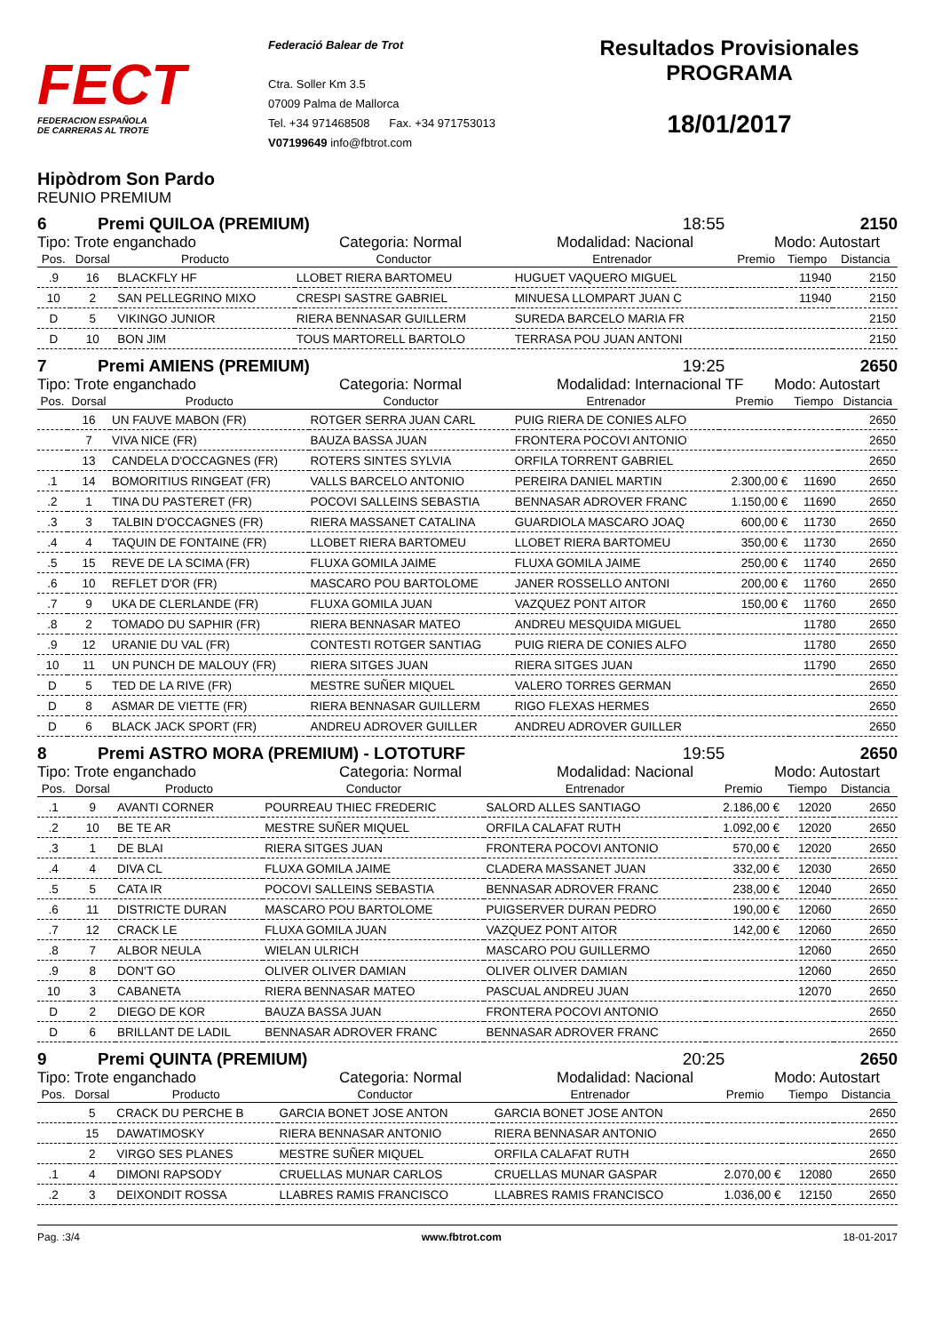FECT
FEDERACION ESPAÑOLA
DE CARRERAS AL TROTE
Federació Balear de Trot
Ctra. Soller Km 3.5
07009 Palma de Mallorca
Tel. +34 971468508 Fax. +34 971753013
V07199649 info@fbtrot.com
Resultados Provisionales
PROGRAMA
18/01/2017
Hipòdrom Son Pardo
REUNIO PREMIUM
6 Premi QUILOA (PREMIUM) 18:55 2150
Tipo: Trote enganchado Categoria: Normal Modalidad: Nacional Modo: Autostart
| Pos. | Dorsal | Producto | Conductor | Entrenador | Premio | Tiempo | Distancia |
| --- | --- | --- | --- | --- | --- | --- | --- |
| .9 | 16 | BLACKFLY HF | LLOBET RIERA BARTOMEU | HUGUET VAQUERO MIGUEL | | 11940 | 2150 |
| 10 | 2 | SAN PELLEGRINO MIXO | CRESPI SASTRE GABRIEL | MINUESA LLOMPART JUAN C | | 11940 | 2150 |
| D | 5 | VIKINGO JUNIOR | RIERA BENNASAR GUILLERM | SUREDA BARCELO MARIA FR | | | 2150 |
| D | 10 | BON JIM | TOUS MARTORELL BARTOLO | TERRASA POU JUAN ANTONI | | | 2150 |
7 Premi AMIENS (PREMIUM) 19:25 2650
Tipo: Trote enganchado Categoria: Normal Modalidad: Internacional TF Modo: Autostart
| Pos. | Dorsal | Producto | Conductor | Entrenador | Premio | Tiempo | Distancia |
| --- | --- | --- | --- | --- | --- | --- | --- |
| | 16 | UN FAUVE MABON (FR) | ROTGER SERRA JUAN CARL | PUIG RIERA DE CONIES ALFO | | | 2650 |
| | 7 | VIVA NICE (FR) | BAUZA BASSA JUAN | FRONTERA POCOVI ANTONIO | | | 2650 |
| | 13 | CANDELA D'OCCAGNES (FR) | ROTERS SINTES SYLVIA | ORFILA TORRENT GABRIEL | | | 2650 |
| .1 | 14 | BOMORITIUS RINGEAT (FR) | VALLS BARCELO ANTONIO | PEREIRA DANIEL MARTIN | 2.300,00 € | 11690 | 2650 |
| .2 | 1 | TINA DU PASTERET (FR) | POCOVI SALLEINS SEBASTIA | BENNASAR ADROVER FRANC | 1.150,00 € | 11690 | 2650 |
| .3 | 3 | TALBIN D'OCCAGNES (FR) | RIERA MASSANET CATALINA | GUARDIOLA MASCARO JOAQ | 600,00 € | 11730 | 2650 |
| .4 | 4 | TAQUIN DE FONTAINE (FR) | LLOBET RIERA BARTOMEU | LLOBET RIERA BARTOMEU | 350,00 € | 11730 | 2650 |
| .5 | 15 | REVE DE LA SCIMA (FR) | FLUXA GOMILA JAIME | FLUXA GOMILA JAIME | 250,00 € | 11740 | 2650 |
| .6 | 10 | REFLET D'OR (FR) | MASCARO POU BARTOLOME | JANER ROSSELLO ANTONI | 200,00 € | 11760 | 2650 |
| .7 | 9 | UKA DE CLERLANDE (FR) | FLUXA GOMILA JUAN | VAZQUEZ PONT AITOR | 150,00 € | 11760 | 2650 |
| .8 | 2 | TOMADO DU SAPHIR (FR) | RIERA BENNASAR MATEO | ANDREU MESQUIDA MIGUEL | | 11780 | 2650 |
| .9 | 12 | URANIE DU VAL (FR) | CONTESTI ROTGER SANTIAG | PUIG RIERA DE CONIES ALFO | | 11780 | 2650 |
| 10 | 11 | UN PUNCH DE MALOUY (FR) | RIERA SITGES JUAN | RIERA SITGES JUAN | | 11790 | 2650 |
| D | 5 | TED DE LA RIVE (FR) | MESTRE SUÑER MIQUEL | VALERO TORRES GERMAN | | | 2650 |
| D | 8 | ASMAR DE VIETTE (FR) | RIERA BENNASAR GUILLERM | RIGO FLEXAS HERMES | | | 2650 |
| D | 6 | BLACK JACK SPORT (FR) | ANDREU ADROVER GUILLER | ANDREU ADROVER GUILLER | | | 2650 |
8 Premi ASTRO MORA (PREMIUM) - LOTOTURF 19:55 2650
Tipo: Trote enganchado Categoria: Normal Modalidad: Nacional Modo: Autostart
| Pos. | Dorsal | Producto | Conductor | Entrenador | Premio | Tiempo | Distancia |
| --- | --- | --- | --- | --- | --- | --- | --- |
| .1 | 9 | AVANTI CORNER | POURREAU THIEC FREDERIC | SALORD ALLES SANTIAGO | 2.186,00 € | 12020 | 2650 |
| .2 | 10 | BE TE AR | MESTRE SUÑER MIQUEL | ORFILA CALAFAT RUTH | 1.092,00 € | 12020 | 2650 |
| .3 | 1 | DE BLAI | RIERA SITGES JUAN | FRONTERA POCOVI ANTONIO | 570,00 € | 12020 | 2650 |
| .4 | 4 | DIVA CL | FLUXA GOMILA JAIME | CLADERA MASSANET JUAN | 332,00 € | 12030 | 2650 |
| .5 | 5 | CATA IR | POCOVI SALLEINS SEBASTIA | BENNASAR ADROVER FRANC | 238,00 € | 12040 | 2650 |
| .6 | 11 | DISTRICTE DURAN | MASCARO POU BARTOLOME | PUIGSERVER DURAN PEDRO | 190,00 € | 12060 | 2650 |
| .7 | 12 | CRACK LE | FLUXA GOMILA JUAN | VAZQUEZ PONT AITOR | 142,00 € | 12060 | 2650 |
| .8 | 7 | ALBOR NEULA | WIELAN ULRICH | MASCARO POU GUILLERMO | | 12060 | 2650 |
| .9 | 8 | DON'T GO | OLIVER OLIVER DAMIAN | OLIVER OLIVER DAMIAN | | 12060 | 2650 |
| 10 | 3 | CABANETA | RIERA BENNASAR MATEO | PASCUAL ANDREU JUAN | | 12070 | 2650 |
| D | 2 | DIEGO DE KOR | BAUZA BASSA JUAN | FRONTERA POCOVI ANTONIO | | | 2650 |
| D | 6 | BRILLANT DE LADIL | BENNASAR ADROVER FRANC | BENNASAR ADROVER FRANC | | | 2650 |
9 Premi QUINTA (PREMIUM) 20:25 2650
Tipo: Trote enganchado Categoria: Normal Modalidad: Nacional Modo: Autostart
| Pos. | Dorsal | Producto | Conductor | Entrenador | Premio | Tiempo | Distancia |
| --- | --- | --- | --- | --- | --- | --- | --- |
| | 5 | CRACK DU PERCHE B | GARCIA BONET JOSE ANTON | GARCIA BONET JOSE ANTON | | | 2650 |
| | 15 | DAWATIMOSKY | RIERA BENNASAR ANTONIO | RIERA BENNASAR ANTONIO | | | 2650 |
| | 2 | VIRGO SES PLANES | MESTRE SUÑER MIQUEL | ORFILA CALAFAT RUTH | | | 2650 |
| .1 | 4 | DIMONI RAPSODY | CRUELLAS MUNAR CARLOS | CRUELLAS MUNAR GASPAR | 2.070,00 € | 12080 | 2650 |
| .2 | 3 | DEIXONDIT ROSSA | LLABRES RAMIS FRANCISCO | LLABRES RAMIS FRANCISCO | 1.036,00 € | 12150 | 2650 |
Pag. :3/4 www.fbtrot.com 18-01-2017